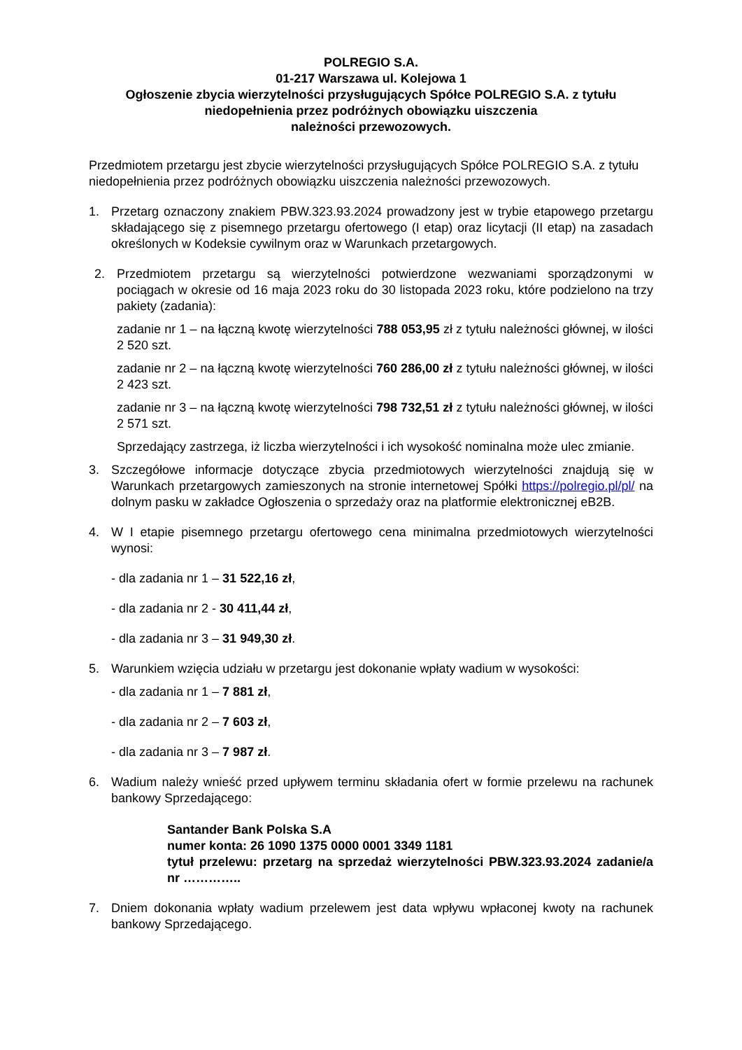POLREGIO S.A.
01-217 Warszawa ul. Kolejowa 1
Ogłoszenie zbycia wierzytelności przysługujących Spółce POLREGIO S.A. z tytułu niedopełnienia przez podróżnych obowiązku uiszczenia
należności przewozowych.
Przedmiotem przetargu jest zbycie wierzytelności przysługujących Spółce POLREGIO S.A. z tytułu niedopełnienia przez podróżnych obowiązku uiszczenia należności przewozowych.
1. Przetarg oznaczony znakiem PBW.323.93.2024 prowadzony jest w trybie etapowego przetargu składającego się z pisemnego przetargu ofertowego (I etap) oraz licytacji (II etap) na zasadach określonych w Kodeksie cywilnym oraz w Warunkach przetargowych.
2. Przedmiotem przetargu są wierzytelności potwierdzone wezwaniami sporządzonymi w pociągach w okresie od 16 maja 2023 roku do 30 listopada 2023 roku, które podzielono na trzy pakiety (zadania):
zadanie nr 1 – na łączną kwotę wierzytelności 788 053,95 zł z tytułu należności głównej, w ilości 2 520 szt.
zadanie nr 2 – na łączną kwotę wierzytelności 760 286,00 zł z tytułu należności głównej, w ilości 2 423 szt.
zadanie nr 3 – na łączną kwotę wierzytelności 798 732,51 zł z tytułu należności głównej, w ilości 2 571 szt.
Sprzedający zastrzega, iż liczba wierzytelności i ich wysokość nominalna może ulec zmianie.
3. Szczegółowe informacje dotyczące zbycia przedmiotowych wierzytelności znajdują się w Warunkach przetargowych zamieszonych na stronie internetowej Spółki https://polregio.pl/pl/ na dolnym pasku w zakładce Ogłoszenia o sprzedaży oraz na platformie elektronicznej eB2B.
4. W I etapie pisemnego przetargu ofertowego cena minimalna przedmiotowych wierzytelności wynosi:
- dla zadania nr 1 – 31 522,16 zł,
- dla zadania nr 2 - 30 411,44 zł,
- dla zadania nr 3 – 31 949,30 zł.
5. Warunkiem wzięcia udziału w przetargu jest dokonanie wpłaty wadium w wysokości:
- dla zadania nr 1 – 7 881 zł,
- dla zadania nr 2 – 7 603 zł,
- dla zadania nr 3 – 7 987 zł.
6. Wadium należy wnieść przed upływem terminu składania ofert w formie przelewu na rachunek bankowy Sprzedającego:
Santander Bank Polska S.A
numer konta: 26 1090 1375 0000 0001 3349 1181
tytuł przelewu: przetarg na sprzedaż wierzytelności PBW.323.93.2024 zadanie/a nr …………..
7. Dniem dokonania wpłaty wadium przelewem jest data wpływu wpłaconej kwoty na rachunek bankowy Sprzedającego.